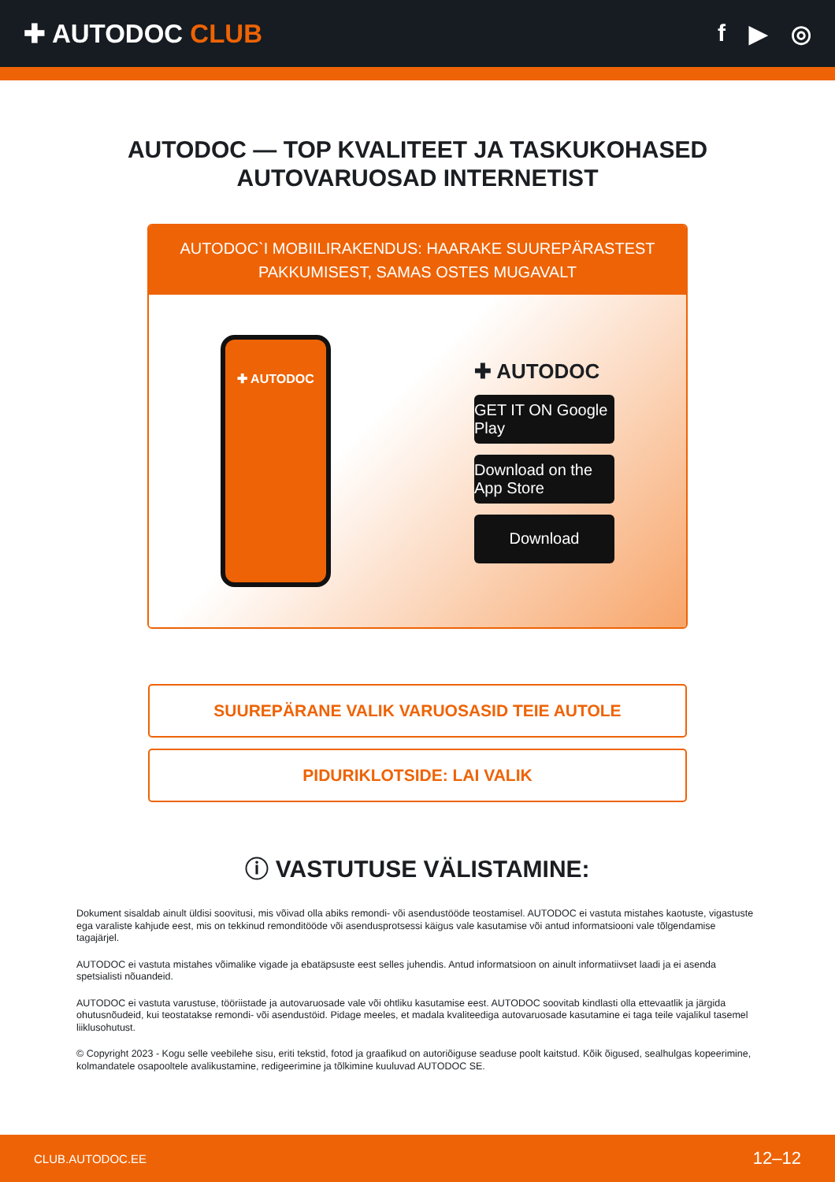✚ AUTODOC CLUB f ▶ ◎
AUTODOC — TOP KVALITEET JA TASKUKOHASED
AUTOVARUOSAD INTERNETIST
AUTODOC`I MOBIILIRAKENDUS: HAARAKE SUUREPÄRASTEST PAKKUMISEST, SAMAS OSTES MUGAVALT
✚ AUTODOC
✚ AUTODOC
GET IT ON Google Play
Download on the App Store
Download
SUUREPÄRANE VALIK VARUOSASID TEIE AUTOLE
PIDURIKLOTSIDE: LAI VALIK
ⓘ VASTUTUSE VÄLISTAMINE:
Dokument sisaldab ainult üldisi soovitusi, mis võivad olla abiks remondi- või asendustööde teostamisel. AUTODOC ei vastuta mistahes kaotuste, vigastuste ega varaliste kahjude eest, mis on tekkinud remonditööde või asendusprotsessi käigus vale kasutamise või antud informatsiooni vale tõlgendamise tagajärjel.
AUTODOC ei vastuta mistahes võimalike vigade ja ebatäpsuste eest selles juhendis. Antud informatsioon on ainult informatiivset laadi ja ei asenda spetsialisti nõuandeid.
AUTODOC ei vastuta varustuse, tööriistade ja autovaruosade vale või ohtliku kasutamise eest. AUTODOC soovitab kindlasti olla ettevaatlik ja järgida ohutusnõudeid, kui teostatakse remondi- või asendustöid. Pidage meeles, et madala kvaliteediga autovaruosade kasutamine ei taga teile vajalikul tasemel liiklusohutust.
© Copyright 2023 - Kogu selle veebilehe sisu, eriti tekstid, fotod ja graafikud on autoriõiguse seaduse poolt kaitstud. Kõik õigused, sealhulgas kopeerimine, kolmandatele osapooltele avalikustamine, redigeerimine ja tõlkimine kuuluvad AUTODOC SE.
CLUB.AUTODOC.EE 12–12